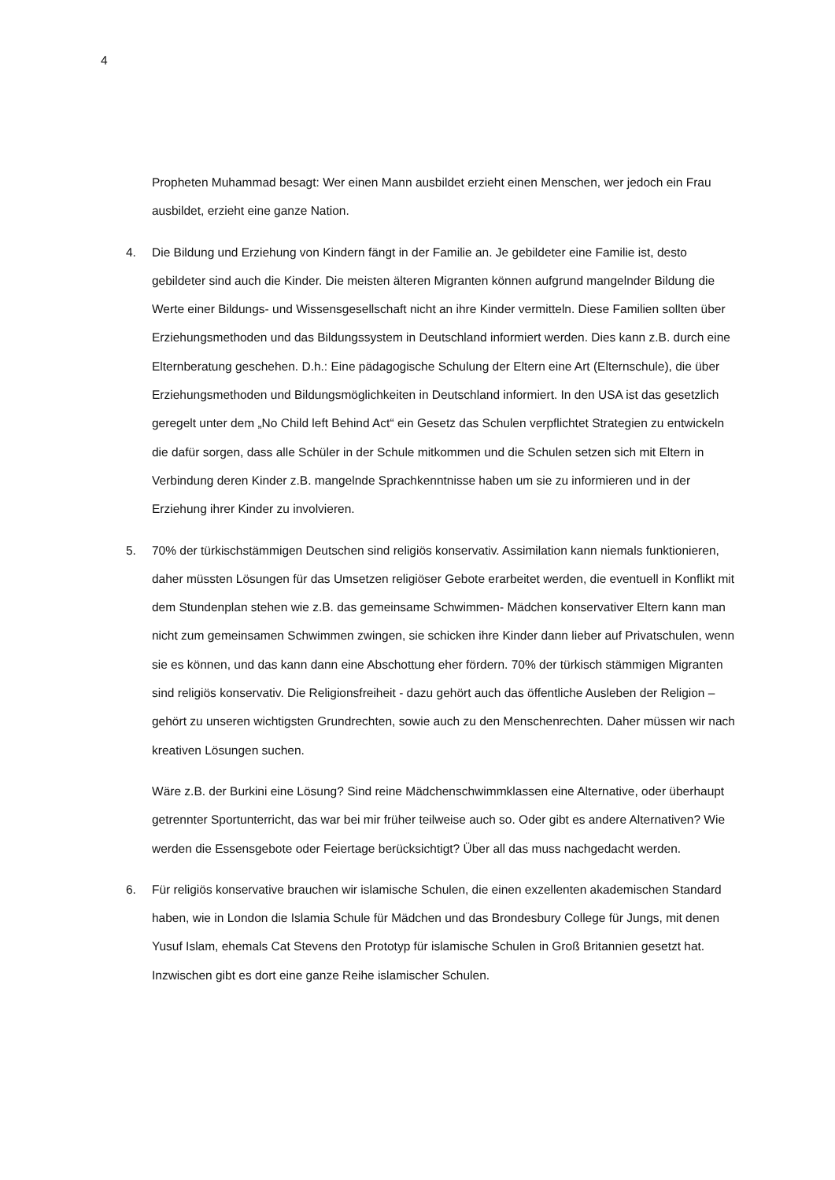4
Propheten Muhammad besagt: Wer einen Mann ausbildet erzieht einen Menschen, wer jedoch ein Frau ausbildet, erzieht eine ganze Nation.
4. Die Bildung und Erziehung von Kindern fängt in der Familie an. Je gebildeter eine Familie ist, desto gebildeter sind auch die Kinder. Die meisten älteren Migranten können aufgrund mangelnder Bildung die Werte einer Bildungs- und Wissensgesellschaft nicht an ihre Kinder vermitteln. Diese Familien sollten über Erziehungsmethoden und das Bildungssystem in Deutschland informiert werden. Dies kann z.B. durch eine Elternberatung geschehen. D.h.: Eine pädagogische Schulung der Eltern eine Art (Elternschule), die über Erziehungsmethoden und Bildungsmöglichkeiten in Deutschland informiert. In den USA ist das gesetzlich geregelt unter dem „No Child left Behind Act“ ein Gesetz das Schulen verpflichtet Strategien zu entwickeln die dafür sorgen, dass alle Schüler in der Schule mitkommen und die Schulen setzen sich mit Eltern in Verbindung deren Kinder z.B. mangelnde Sprachkenntnisse haben um sie zu informieren und in der Erziehung ihrer Kinder zu involvieren.
5. 70% der türkischstämmigen Deutschen sind religiös konservativ. Assimilation kann niemals funktionieren, daher müssten Lösungen für das Umsetzen religiöser Gebote erarbeitet werden, die eventuell in Konflikt mit dem Stundenplan stehen wie z.B. das gemeinsame Schwimmen- Mädchen konservativer Eltern kann man nicht zum gemeinsamen Schwimmen zwingen, sie schicken ihre Kinder dann lieber auf Privatschulen, wenn sie es können, und das kann dann eine Abschottung eher fördern. 70% der türkisch stämmigen Migranten sind religiös konservativ. Die Religionsfreiheit - dazu gehört auch das öffentliche Ausleben der Religion – gehört zu unseren wichtigsten Grundrechten, sowie auch zu den Menschenrechten. Daher müssen wir nach kreativen Lösungen suchen.
Wäre z.B. der Burkini eine Lösung? Sind reine Mädchenschwimmklassen eine Alternative, oder überhaupt getrennter Sportunterricht, das war bei mir früher teilweise auch so. Oder gibt es andere Alternativen? Wie werden die Essensgebote oder Feiertage berücksichtigt? Über all das muss nachgedacht werden.
6. Für religiös konservative brauchen wir islamische Schulen, die einen exzellenten akademischen Standard haben, wie in London die Islamia Schule für Mädchen und das Brondesbury College für Jungs, mit denen Yusuf Islam, ehemals Cat Stevens den Prototyp für islamische Schulen in Groß Britannien gesetzt hat. Inzwischen gibt es dort eine ganze Reihe islamischer Schulen.